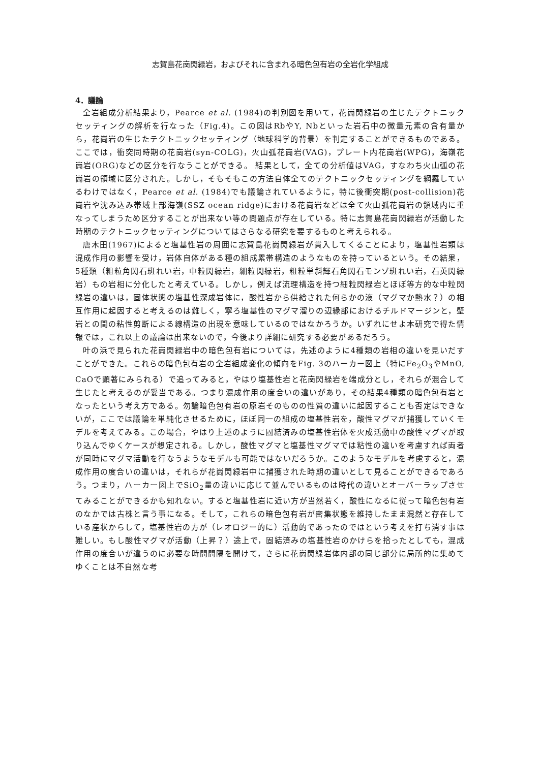志賀島花崗閃緑岩，およびそれに含まれる暗色包有岩の全岩化学組成
4．議論
全岩組成分析結果より，Pearce et al. (1984)の判別図を用いて，花崗閃緑岩の生じたテクトニックセッティングの解析を行なった（Fig.4)。この図はRbやY, Nbといった岩石中の微量元素の含有量から，花崗岩の生じたテクトニックセッティング（地球科学的背景）を判定することができるものである。ここでは，衝突同時期の花崗岩(syn-COLG)，火山弧花崗岩(VAG)，プレート内花崗岩(WPG)，海嶺花崗岩(ORG)などの区分を行なうことができる。 結果として，全ての分析値はVAG，すなわち火山弧の花崗岩の領域に区分された。しかし，そもそもこの方法自体全てのテクトニックセッティングを網羅しているわけではなく，Pearce et al. (1984)でも議論されているように，特に後衝突期(post-collision)花崗岩や沈み込み帯域上部海嶺(SSZ ocean ridge)における花崗岩などは全て火山弧花崗岩の領域内に重なってしまうため区分することが出来ない等の問題点が存在している。特に志賀島花崗閃緑岩が活動した時期のテクトニックセッティングについてはさらなる研究を要するものと考えられる。
唐木田(1967)によると塩基性岩の周囲に志賀島花崗閃緑岩が貫入してくることにより，塩基性岩類は混成作用の影響を受け，岩体自体がある種の組成累帯構造のようなものを持っているという。その結果，5種類（粗粒角閃石斑れい岩，中粒閃緑岩，細粒閃緑岩，粗粒単斜輝石角閃石モンゾ斑れい岩，石英閃緑岩）もの岩相に分化したと考えている。しかし，例えば流理構造を持つ細粒閃緑岩とほぼ等方的な中粒閃緑岩の違いは，固体状態の塩基性深成岩体に，酸性岩から供給された何らかの液（マグマか熱水？）の相互作用に起因すると考えるのは難しく，寧ろ塩基性のマグマ溜りの辺縁部におけるチルドマージンと，壁岩との間の粘性剪断による線構造の出現を意味しているのではなかろうか。いずれにせよ本研究で得た情報では，これ以上の議論は出来ないので，今後より詳細に研究する必要があるだろう。
叶の浜で見られた花崗閃緑岩中の暗色包有岩については，先述のように4種類の岩相の違いを見いだすことができた。これらの暗色包有岩の全岩組成変化の傾向をFig. 3のハーカー図上（特にFe<sub>2</sub>O<sub>3</sub>やMnO, CaOで顕著にみられる）で追ってみると，やはり塩基性岩と花崗閃緑岩を端成分とし，それらが混合して生じたと考えるのが妥当である。つまり混成作用の度合いの違いがあり，その結果4種類の暗色包有岩となったという考え方である。勿論暗色包有岩の原岩そのものの性質の違いに起因することも否定はできないが，ここでは議論を単純化させるために，ほぼ同一の組成の塩基性岩を，酸性マグマが捕獲していくモデルを考えてみる。この場合，やはり上述のように固結済みの塩基性岩体を火成活動中の酸性マグマが取り込んでゆくケースが想定される。しかし，酸性マグマと塩基性マグマでは粘性の違いを考慮すれば両者が同時にマグマ活動を行なうようなモデルも可能ではないだろうか。このようなモデルを考慮すると，混成作用の度合いの違いは，それらが花崗閃緑岩中に捕獲された時期の違いとして見ることができるであろう。つまり，ハーカー図上でSiO<sub>2</sub>量の違いに応じて並んでいるものは時代の違いとオーバーラップさせてみることができるかも知れない。すると塩基性岩に近い方が当然若く，酸性になるに従って暗色包有岩のなかでは古株と言う事になる。そして，これらの暗色包有岩が密集状態を維持したまま混然と存在している産状からして，塩基性岩の方が（レオロジー的に）活動的であったのではという考えを打ち消す事は難しい。もし酸性マグマが活動（上昇？）途上で，固結済みの塩基性岩のかけらを拾ったとしても，混成作用の度合いが違うのに必要な時間間隔を開けて，さらに花崗閃緑岩体内部の同じ部分に局所的に集めてゆくことは不自然な考